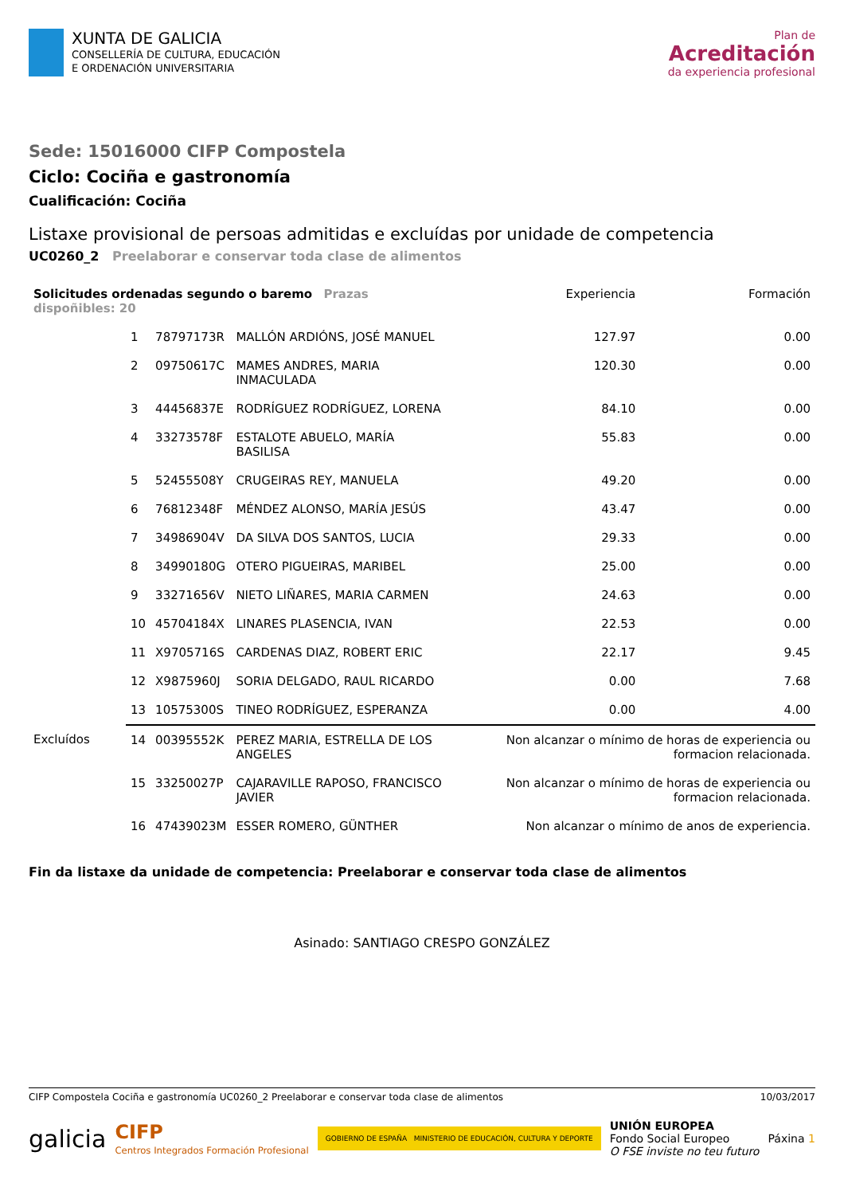XUNTA DE GALICIA
CONSELLERÍA DE CULTURA, EDUCACIÓN
E ORDENACIÓN UNIVERSITARIA
Plan de
Acreditación
da experiencia profesional
Sede: 15016000 CIFP Compostela
Ciclo: Cociña e gastronomía
Cualificación: Cociña
Listaxe provisional de persoas admitidas e excluídas por unidade de competencia
UC0260_2 Preelaborar e conservar toda clase de alimentos
| Solicitudes ordenadas segundo o baremo Prazas dispoñibles: 20 | | | | Experiencia | Formación |
| | 1 | 78797173R | MALLÓN ARDIÓNS, JOSÉ MANUEL | 127.97 | 0.00 |
| | 2 | 09750617C | MAMES ANDRES, MARIA INMACULADA | 120.30 | 0.00 |
| | 3 | 44456837E | RODRÍGUEZ RODRÍGUEZ, LORENA | 84.10 | 0.00 |
| | 4 | 33273578F | ESTALOTE ABUELO, MARÍA BASILISA | 55.83 | 0.00 |
| | 5 | 52455508Y | CRUGEIRAS REY, MANUELA | 49.20 | 0.00 |
| | 6 | 76812348F | MÉNDEZ ALONSO, MARÍA JESÚS | 43.47 | 0.00 |
| | 7 | 34986904V | DA SILVA DOS SANTOS, LUCIA | 29.33 | 0.00 |
| | 8 | 34990180G | OTERO PIGUEIRAS, MARIBEL | 25.00 | 0.00 |
| | 9 | 33271656V | NIETO LIÑARES, MARIA CARMEN | 24.63 | 0.00 |
| | 10 | 45704184X | LINARES PLASENCIA, IVAN | 22.53 | 0.00 |
| | 11 | X9705716S | CARDENAS DIAZ, ROBERT ERIC | 22.17 | 9.45 |
| | 12 | X9875960J | SORIA DELGADO, RAUL RICARDO | 0.00 | 7.68 |
| | 13 | 10575300S | TINEO RODRÍGUEZ, ESPERANZA | 0.00 | 4.00 |
| Excluídos | 14 | 00395552K | PEREZ MARIA, ESTRELLA DE LOS ANGELES | Non alcanzar o mínimo de horas de experiencia ou formacion relacionada. | |
| | 15 | 33250027P | CAJARAVILLE RAPOSO, FRANCISCO JAVIER | Non alcanzar o mínimo de horas de experiencia ou formacion relacionada. | |
| | 16 | 47439023M | ESSER ROMERO, GÜNTHER | Non alcanzar o mínimo de anos de experiencia. | |
Fin da listaxe da unidade de competencia: Preelaborar e conservar toda clase de alimentos
Asinado: SANTIAGO CRESPO GONZÁLEZ
CIFP Compostela Cociña e gastronomía UC0260_2 Preelaborar e conservar toda clase de alimentos 10/03/2017
galicia CIFP
Centros Integrados Formación Profesional GOBIERNO DE ESPAÑA MINISTERIO DE EDUCACIÓN, CULTURA Y DEPORTE UNIÓN EUROPEA
Fondo Social Europeo
O FSE inviste no teu futuro Páxina 1